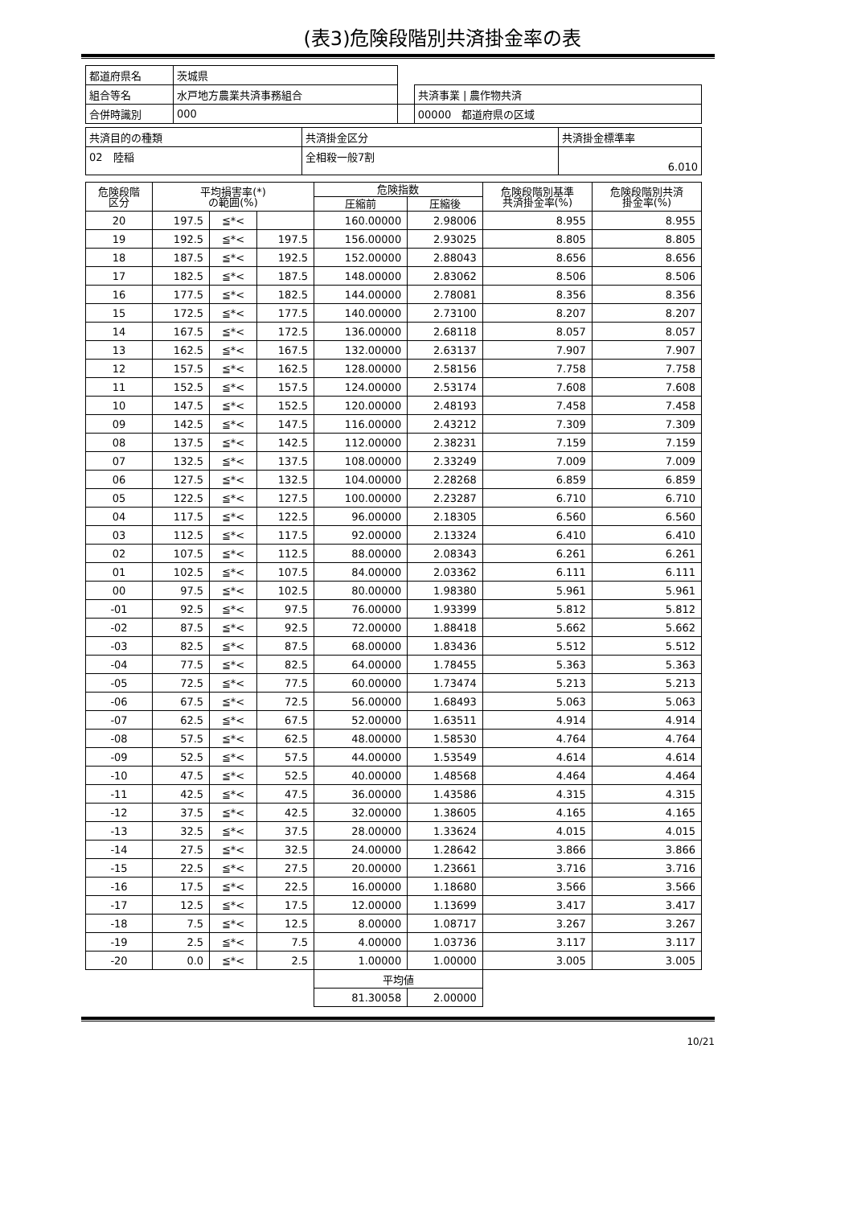(表3)危険段階別共済掛金率の表
| 都道府県名 | 茨城県 | | |
| 組合等名 | 水戸地方農業共済事務組合 | | 共済事業 / 農作物共済 |
| 合併時識別 | 000 | | 00000 都道府県の区域 |
| 共済目的の種類 | 共済掛金区分 | 共済掛金標準率 |
| 02 陸稲 | 全相殺一般7割 | 6.010 |
| 危険段階 区分 | 平均損害率(*) の範囲(%) | | | 危険指数 | | 危険段階別基準 共済掛金率(%) | 危険段階別共済 掛金率(%) |
| --- | --- | --- | --- | --- | --- | --- | --- |
| | | | | 圧縮前 | 圧縮後 | | |
| 20 | 197.5 | ≦*< | | 160.00000 | 2.98006 | 8.955 | 8.955 |
| 19 | 192.5 | ≦*< | 197.5 | 156.00000 | 2.93025 | 8.805 | 8.805 |
| 18 | 187.5 | ≦*< | 192.5 | 152.00000 | 2.88043 | 8.656 | 8.656 |
| 17 | 182.5 | ≦*< | 187.5 | 148.00000 | 2.83062 | 8.506 | 8.506 |
| 16 | 177.5 | ≦*< | 182.5 | 144.00000 | 2.78081 | 8.356 | 8.356 |
| 15 | 172.5 | ≦*< | 177.5 | 140.00000 | 2.73100 | 8.207 | 8.207 |
| 14 | 167.5 | ≦*< | 172.5 | 136.00000 | 2.68118 | 8.057 | 8.057 |
| 13 | 162.5 | ≦*< | 167.5 | 132.00000 | 2.63137 | 7.907 | 7.907 |
| 12 | 157.5 | ≦*< | 162.5 | 128.00000 | 2.58156 | 7.758 | 7.758 |
| 11 | 152.5 | ≦*< | 157.5 | 124.00000 | 2.53174 | 7.608 | 7.608 |
| 10 | 147.5 | ≦*< | 152.5 | 120.00000 | 2.48193 | 7.458 | 7.458 |
| 09 | 142.5 | ≦*< | 147.5 | 116.00000 | 2.43212 | 7.309 | 7.309 |
| 08 | 137.5 | ≦*< | 142.5 | 112.00000 | 2.38231 | 7.159 | 7.159 |
| 07 | 132.5 | ≦*< | 137.5 | 108.00000 | 2.33249 | 7.009 | 7.009 |
| 06 | 127.5 | ≦*< | 132.5 | 104.00000 | 2.28268 | 6.859 | 6.859 |
| 05 | 122.5 | ≦*< | 127.5 | 100.00000 | 2.23287 | 6.710 | 6.710 |
| 04 | 117.5 | ≦*< | 122.5 | 96.00000 | 2.18305 | 6.560 | 6.560 |
| 03 | 112.5 | ≦*< | 117.5 | 92.00000 | 2.13324 | 6.410 | 6.410 |
| 02 | 107.5 | ≦*< | 112.5 | 88.00000 | 2.08343 | 6.261 | 6.261 |
| 01 | 102.5 | ≦*< | 107.5 | 84.00000 | 2.03362 | 6.111 | 6.111 |
| 00 | 97.5 | ≦*< | 102.5 | 80.00000 | 1.98380 | 5.961 | 5.961 |
| -01 | 92.5 | ≦*< | 97.5 | 76.00000 | 1.93399 | 5.812 | 5.812 |
| -02 | 87.5 | ≦*< | 92.5 | 72.00000 | 1.88418 | 5.662 | 5.662 |
| -03 | 82.5 | ≦*< | 87.5 | 68.00000 | 1.83436 | 5.512 | 5.512 |
| -04 | 77.5 | ≦*< | 82.5 | 64.00000 | 1.78455 | 5.363 | 5.363 |
| -05 | 72.5 | ≦*< | 77.5 | 60.00000 | 1.73474 | 5.213 | 5.213 |
| -06 | 67.5 | ≦*< | 72.5 | 56.00000 | 1.68493 | 5.063 | 5.063 |
| -07 | 62.5 | ≦*< | 67.5 | 52.00000 | 1.63511 | 4.914 | 4.914 |
| -08 | 57.5 | ≦*< | 62.5 | 48.00000 | 1.58530 | 4.764 | 4.764 |
| -09 | 52.5 | ≦*< | 57.5 | 44.00000 | 1.53549 | 4.614 | 4.614 |
| -10 | 47.5 | ≦*< | 52.5 | 40.00000 | 1.48568 | 4.464 | 4.464 |
| -11 | 42.5 | ≦*< | 47.5 | 36.00000 | 1.43586 | 4.315 | 4.315 |
| -12 | 37.5 | ≦*< | 42.5 | 32.00000 | 1.38605 | 4.165 | 4.165 |
| -13 | 32.5 | ≦*< | 37.5 | 28.00000 | 1.33624 | 4.015 | 4.015 |
| -14 | 27.5 | ≦*< | 32.5 | 24.00000 | 1.28642 | 3.866 | 3.866 |
| -15 | 22.5 | ≦*< | 27.5 | 20.00000 | 1.23661 | 3.716 | 3.716 |
| -16 | 17.5 | ≦*< | 22.5 | 16.00000 | 1.18680 | 3.566 | 3.566 |
| -17 | 12.5 | ≦*< | 17.5 | 12.00000 | 1.13699 | 3.417 | 3.417 |
| -18 | 7.5 | ≦*< | 12.5 | 8.00000 | 1.08717 | 3.267 | 3.267 |
| -19 | 2.5 | ≦*< | 7.5 | 4.00000 | 1.03736 | 3.117 | 3.117 |
| -20 | 0.0 | ≦*< | 2.5 | 1.00000 | 1.00000 | 3.005 | 3.005 |
| | | | | 平均値 | | | |
| | | | | 81.30058 | 2.00000 | | |
10/21